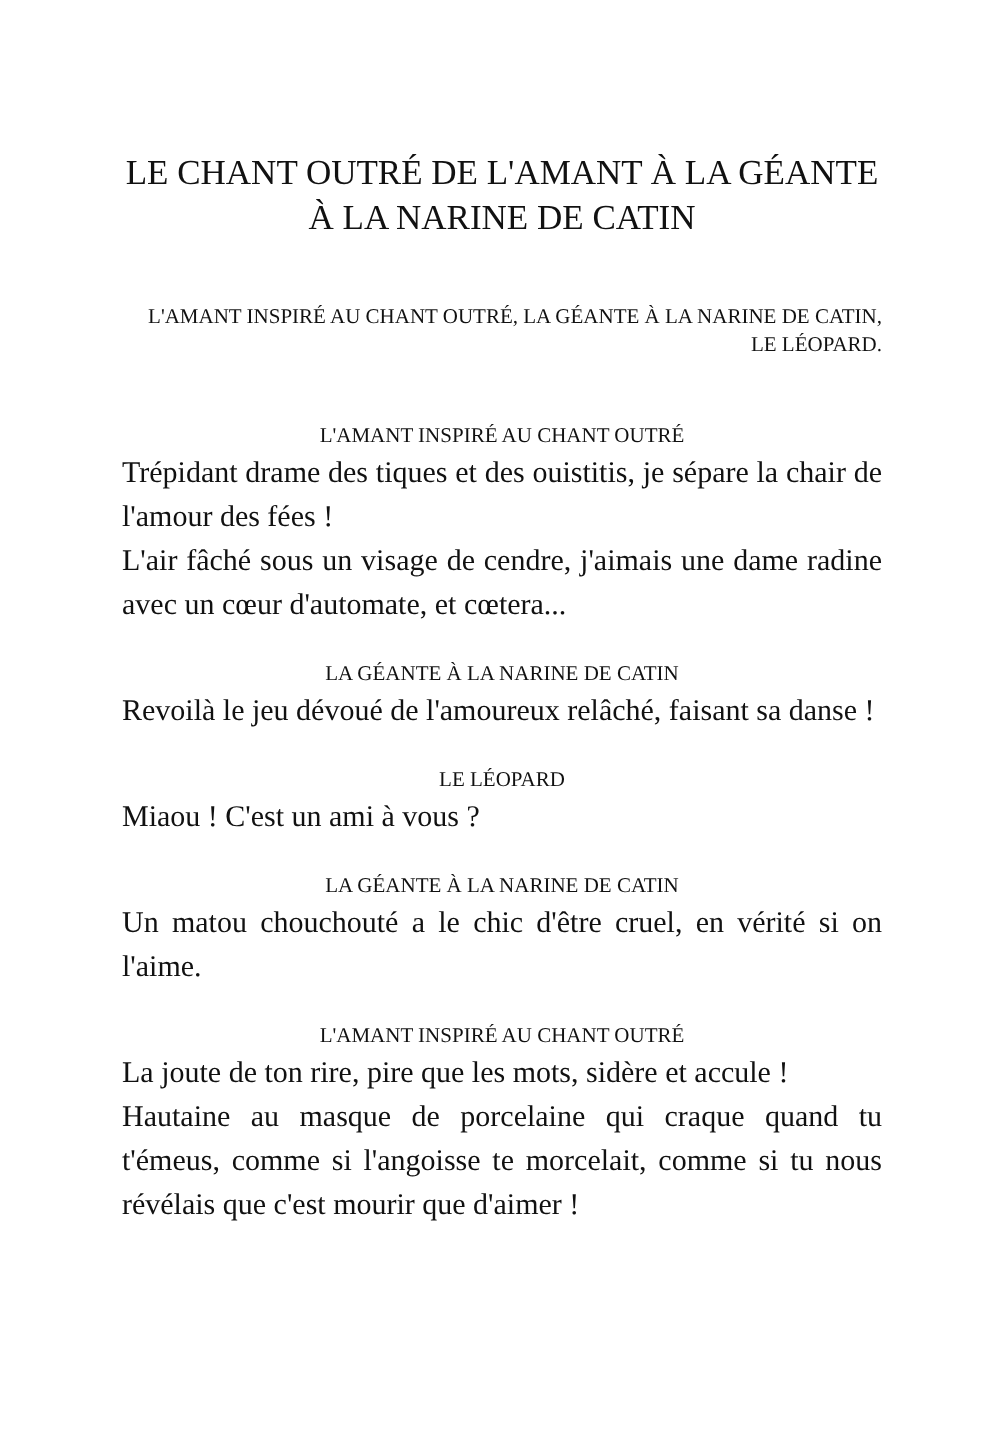LE CHANT OUTRÉ DE L'AMANT À LA GÉANTE
À LA NARINE DE CATIN
L'AMANT INSPIRÉ AU CHANT OUTRÉ, LA GÉANTE À LA NARINE DE CATIN, LE LÉOPARD.
L'AMANT INSPIRÉ AU CHANT OUTRÉ
Trépidant drame des tiques et des ouistitis, je sépare la chair de l'amour des fées !
L'air fâché sous un visage de cendre, j'aimais une dame radine avec un cœur d'automate, et cœtera...
LA GÉANTE À LA NARINE DE CATIN
Revoilà le jeu dévoué de l'amoureux relâché, faisant sa danse !
LE LÉOPARD
Miaou ! C'est un ami à vous ?
LA GÉANTE À LA NARINE DE CATIN
Un matou chouchouté a le chic d'être cruel, en vérité si on l'aime.
L'AMANT INSPIRÉ AU CHANT OUTRÉ
La joute de ton rire, pire que les mots, sidère et accule !
Hautaine au masque de porcelaine qui craque quand tu t'émeus, comme si l'angoisse te morcelait, comme si tu nous révélais que c'est mourir que d'aimer !